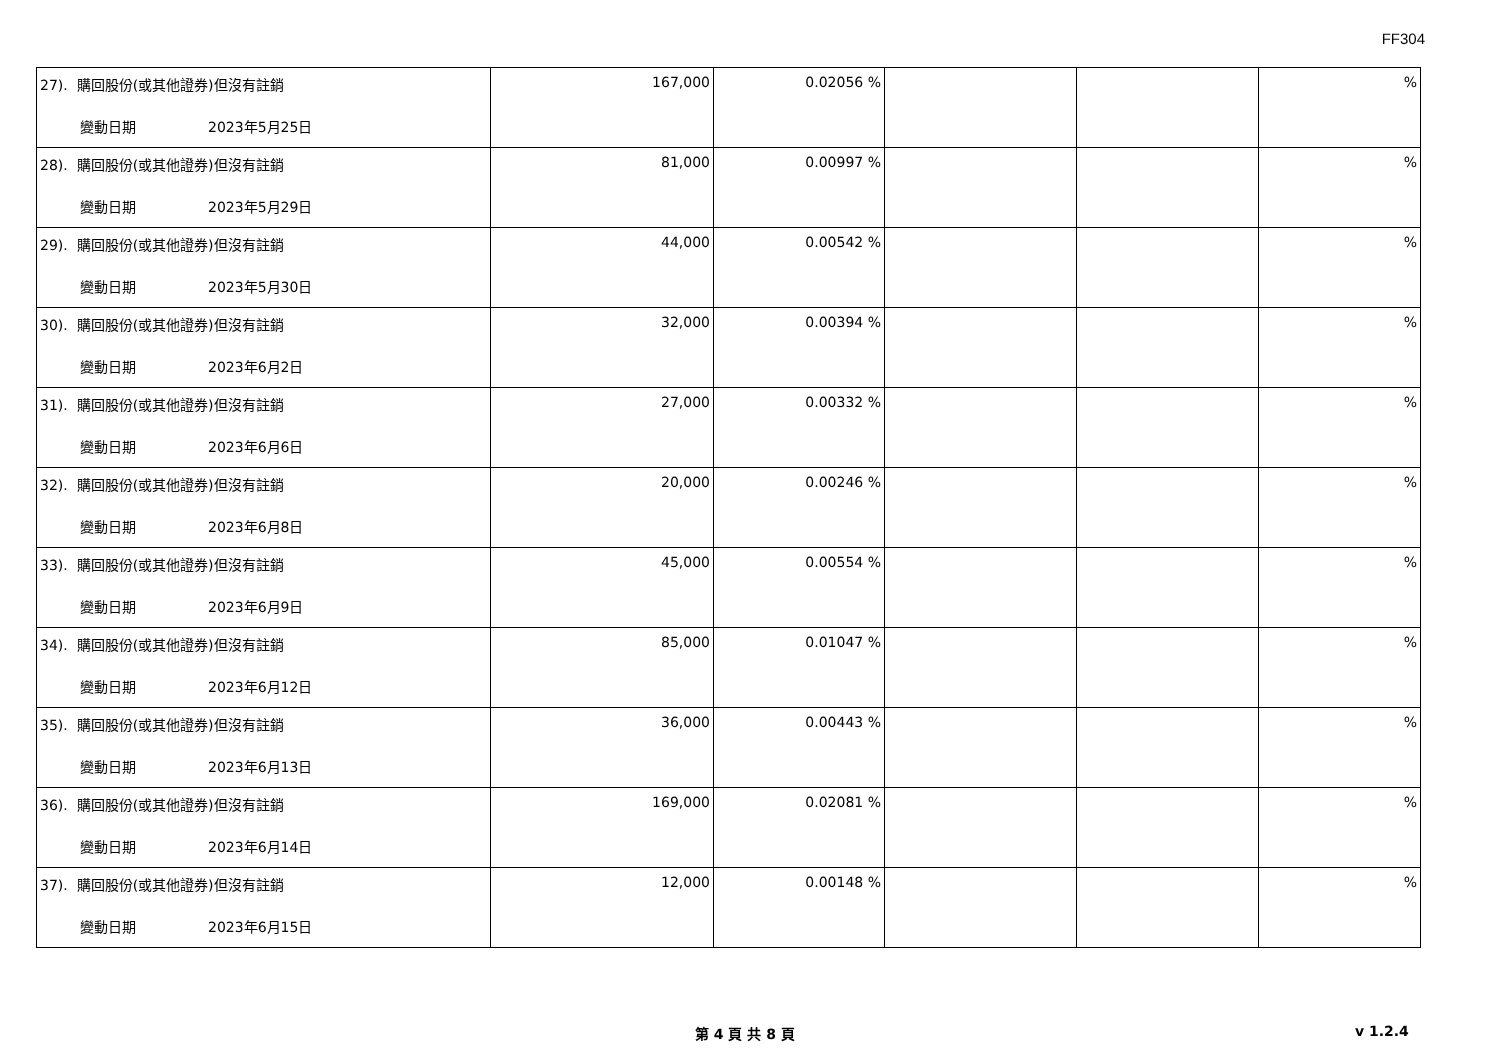FF304
| 27). 購回股份(或其他證券)但沒有註銷 變動日期 2023年5月25日 | 167,000 | 0.02056 % | | | % |
| 28). 購回股份(或其他證券)但沒有註銷 變動日期 2023年5月29日 | 81,000 | 0.00997 % | | | % |
| 29). 購回股份(或其他證券)但沒有註銷 變動日期 2023年5月30日 | 44,000 | 0.00542 % | | | % |
| 30). 購回股份(或其他證券)但沒有註銷 變動日期 2023年6月2日 | 32,000 | 0.00394 % | | | % |
| 31). 購回股份(或其他證券)但沒有註銷 變動日期 2023年6月6日 | 27,000 | 0.00332 % | | | % |
| 32). 購回股份(或其他證券)但沒有註銷 變動日期 2023年6月8日 | 20,000 | 0.00246 % | | | % |
| 33). 購回股份(或其他證券)但沒有註銷 變動日期 2023年6月9日 | 45,000 | 0.00554 % | | | % |
| 34). 購回股份(或其他證券)但沒有註銷 變動日期 2023年6月12日 | 85,000 | 0.01047 % | | | % |
| 35). 購回股份(或其他證券)但沒有註銷 變動日期 2023年6月13日 | 36,000 | 0.00443 % | | | % |
| 36). 購回股份(或其他證券)但沒有註銷 變動日期 2023年6月14日 | 169,000 | 0.02081 % | | | % |
| 37). 購回股份(或其他證券)但沒有註銷 變動日期 2023年6月15日 | 12,000 | 0.00148 % | | | % |
第 4 頁 共 8 頁 v 1.2.4